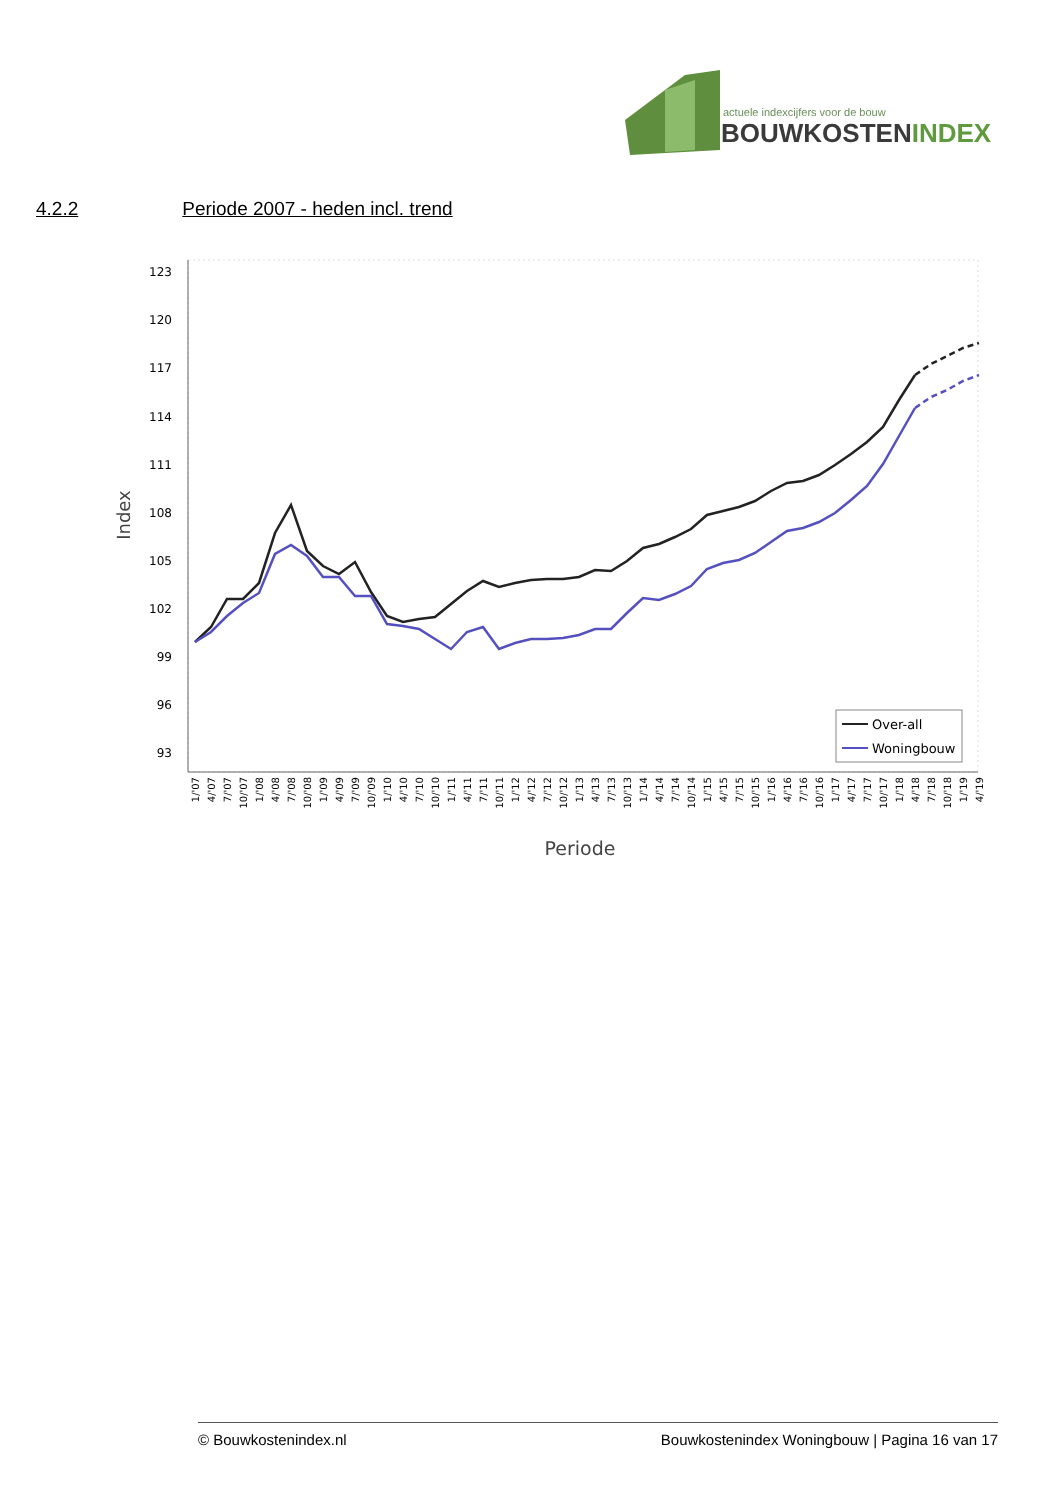actuele indexcijfers voor de bouw
BOUWKOSTENINDEX
4.2.2 Periode 2007 - heden incl. trend
123
120
117
114
111
108
105
102
99
96
93
Index
Over-all
Woningbouw
1/'07
4/'07
7/'07
10/'07
1/'08
4/'08
7/'08
10/'08
1/'09
4/'09
7/'09
10/'09
1/'10
4/'10
7/'10
10/'10
1/'11
4/'11
7/'11
10/'11
1/'12
4/'12
7/'12
10/'12
1/'13
4/'13
7/'13
10/'13
1/'14
4/'14
7/'14
10/'14
1/'15
4/'15
7/'15
10/'15
1/'16
4/'16
7/'16
10/'16
1/'17
4/'17
7/'17
10/'17
1/'18
4/'18
7/'18
10/'18
1/'19
4/'19
Periode
© Bouwkostenindex.nl Bouwkostenindex Woningbouw | Pagina 16 van 17